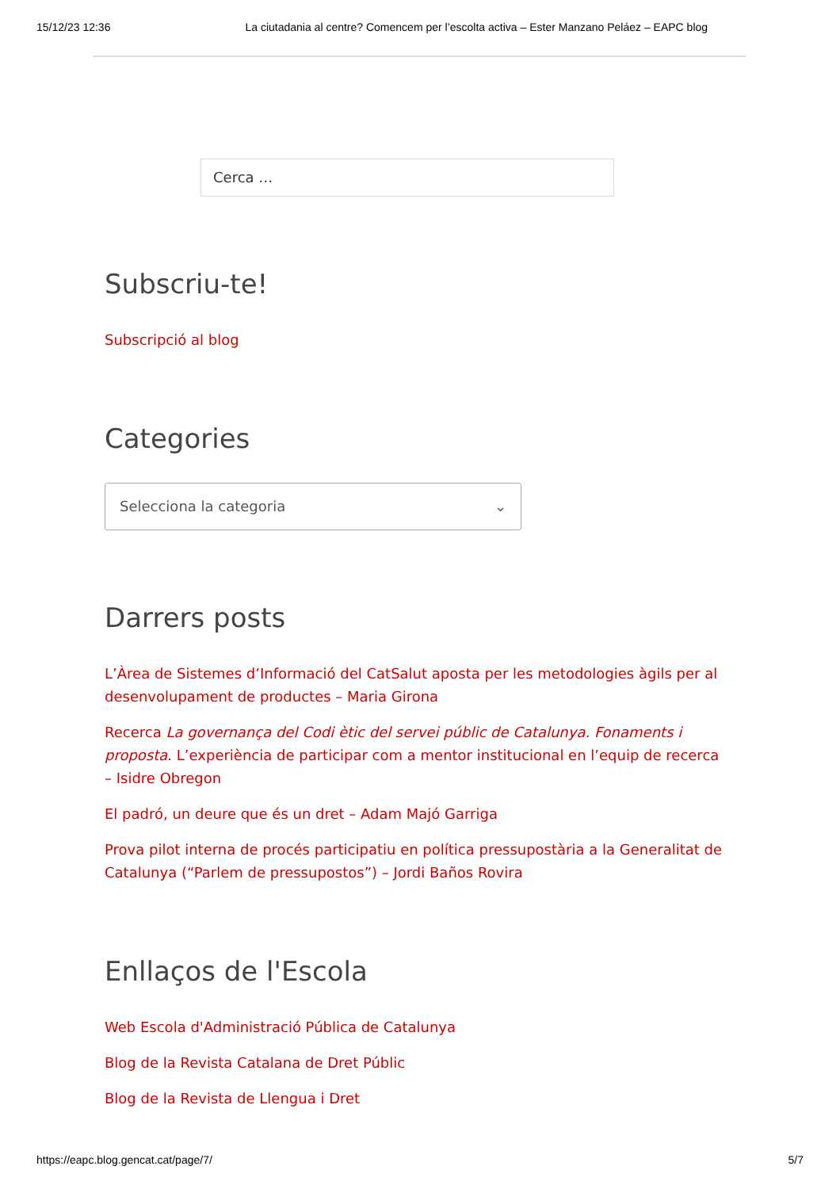15/12/23 12:36 La ciutadania al centre? Comencem per l’escolta activa – Ester Manzano Peláez – EAPC blog
Cerca …
Subscriu-te!
Subscripció al blog
Categories
Selecciona la categoria ⌄
Darrers posts
L’Àrea de Sistemes d’Informació del CatSalut aposta per les metodologies àgils per al desenvolupament de productes – Maria Girona
Recerca La governança del Codi ètic del servei públic de Catalunya. Fonaments i proposta. L’experiència de participar com a mentor institucional en l’equip de recerca – Isidre Obregon
El padró, un deure que és un dret – Adam Majó Garriga
Prova pilot interna de procés participatiu en política pressupostària a la Generalitat de Catalunya (“Parlem de pressupostos”) – Jordi Baños Rovira
Enllaços de l'Escola
Web Escola d'Administració Pública de Catalunya
Blog de la Revista Catalana de Dret Públic
Blog de la Revista de Llengua i Dret
https://eapc.blog.gencat.cat/page/7/ 5/7